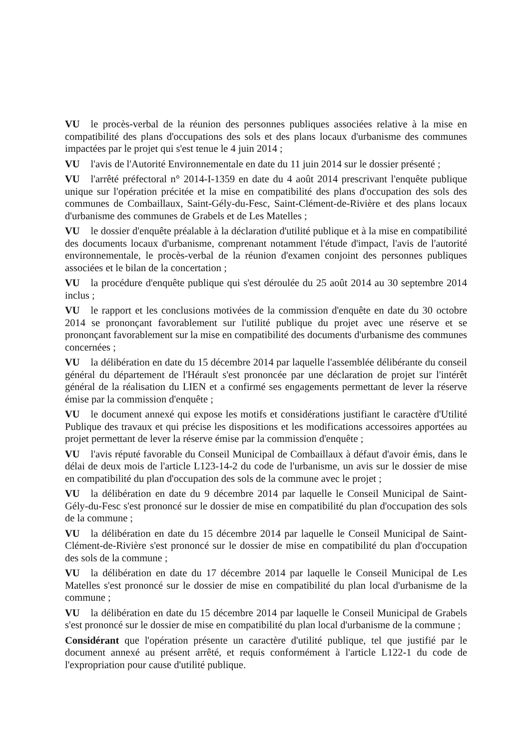VU le procès-verbal de la réunion des personnes publiques associées relative à la mise en compatibilité des plans d'occupations des sols et des plans locaux d'urbanisme des communes impactées par le projet qui s'est tenue le 4 juin 2014 ;
VU l'avis de l'Autorité Environnementale en date du 11 juin 2014 sur le dossier présenté ;
VU l'arrêté préfectoral n° 2014-I-1359 en date du 4 août 2014 prescrivant l'enquête publique unique sur l'opération précitée et la mise en compatibilité des plans d'occupation des sols des communes de Combaillaux, Saint-Gély-du-Fesc, Saint-Clément-de-Rivière et des plans locaux d'urbanisme des communes de Grabels et de Les Matelles ;
VU le dossier d'enquête préalable à la déclaration d'utilité publique et à la mise en compatibilité des documents locaux d'urbanisme, comprenant notamment l'étude d'impact, l'avis de l'autorité environnementale, le procès-verbal de la réunion d'examen conjoint des personnes publiques associées et le bilan de la concertation ;
VU la procédure d'enquête publique qui s'est déroulée du 25 août 2014 au 30 septembre 2014 inclus ;
VU le rapport et les conclusions motivées de la commission d'enquête en date du 30 octobre 2014 se prononçant favorablement sur l'utilité publique du projet avec une réserve et se prononçant favorablement sur la mise en compatibilité des documents d'urbanisme des communes concernées ;
VU la délibération en date du 15 décembre 2014 par laquelle l'assemblée délibérante du conseil général du département de l'Hérault s'est prononcée par une déclaration de projet sur l'intérêt général de la réalisation du LIEN et a confirmé ses engagements permettant de lever la réserve émise par la commission d'enquête ;
VU le document annexé qui expose les motifs et considérations justifiant le caractère d'Utilité Publique des travaux et qui précise les dispositions et les modifications accessoires apportées au projet permettant de lever la réserve émise par la commission d'enquête ;
VU l'avis réputé favorable du Conseil Municipal de Combaillaux à défaut d'avoir émis, dans le délai de deux mois de l'article L123-14-2 du code de l'urbanisme, un avis sur le dossier de mise en compatibilité du plan d'occupation des sols de la commune avec le projet ;
VU la délibération en date du 9 décembre 2014 par laquelle le Conseil Municipal de Saint-Gély-du-Fesc s'est prononcé sur le dossier de mise en compatibilité du plan d'occupation des sols de la commune ;
VU la délibération en date du 15 décembre 2014 par laquelle le Conseil Municipal de Saint-Clément-de-Rivière s'est prononcé sur le dossier de mise en compatibilité du plan d'occupation des sols de la commune ;
VU la délibération en date du 17 décembre 2014 par laquelle le Conseil Municipal de Les Matelles s'est prononcé sur le dossier de mise en compatibilité du plan local d'urbanisme de la commune ;
VU la délibération en date du 15 décembre 2014 par laquelle le Conseil Municipal de Grabels s'est prononcé sur le dossier de mise en compatibilité du plan local d'urbanisme de la commune ;
Considérant que l'opération présente un caractère d'utilité publique, tel que justifié par le document annexé au présent arrêté, et requis conformément à l'article L122-1 du code de l'expropriation pour cause d'utilité publique.